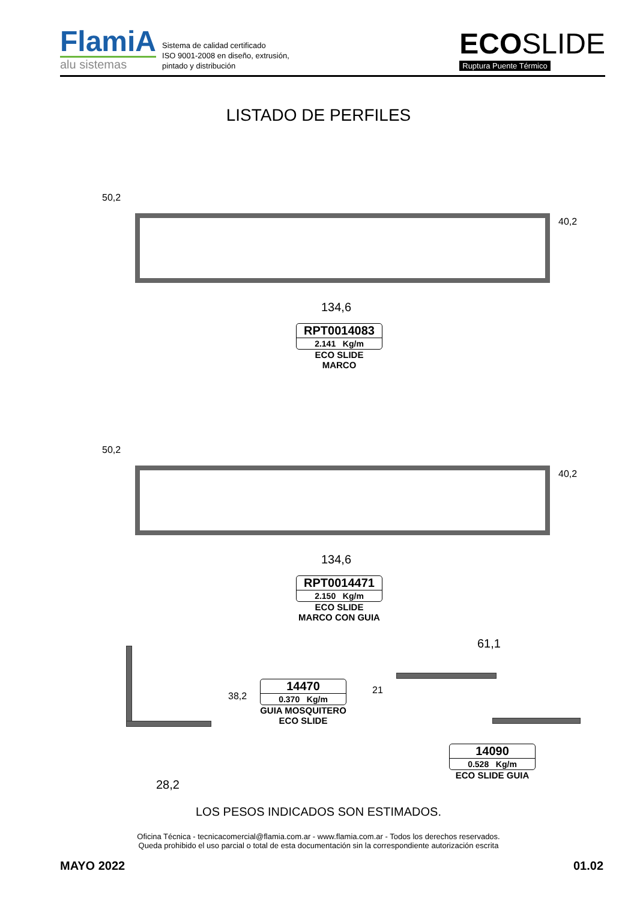FlamiA
alu sistemas
Sistema de calidad certificado
ISO 9001-2008 en diseño, extrusión,
pintado y distribución
ECOSLIDE
Ruptura Puente Térmico
LISTADO DE PERFILES
50,2
40,2
134,6
RPT0014083
2.141 Kg/m
ECO SLIDE
MARCO
50,2
40,2
134,6
RPT0014471
2.150 Kg/m
ECO SLIDE
MARCO CON GUIA
38,2
28,2
14470
0.370 Kg/m
GUIA MOSQUITERO
ECO SLIDE
61,1
21
14090
0.528 Kg/m
ECO SLIDE GUIA
LOS PESOS INDICADOS SON ESTIMADOS.
Oficina Técnica - tecnicacomercial@flamia.com.ar - www.flamia.com.ar - Todos los derechos reservados.
Queda prohibido el uso parcial o total de esta documentación sin la correspondiente autorización escrita
MAYO 2022 01.02